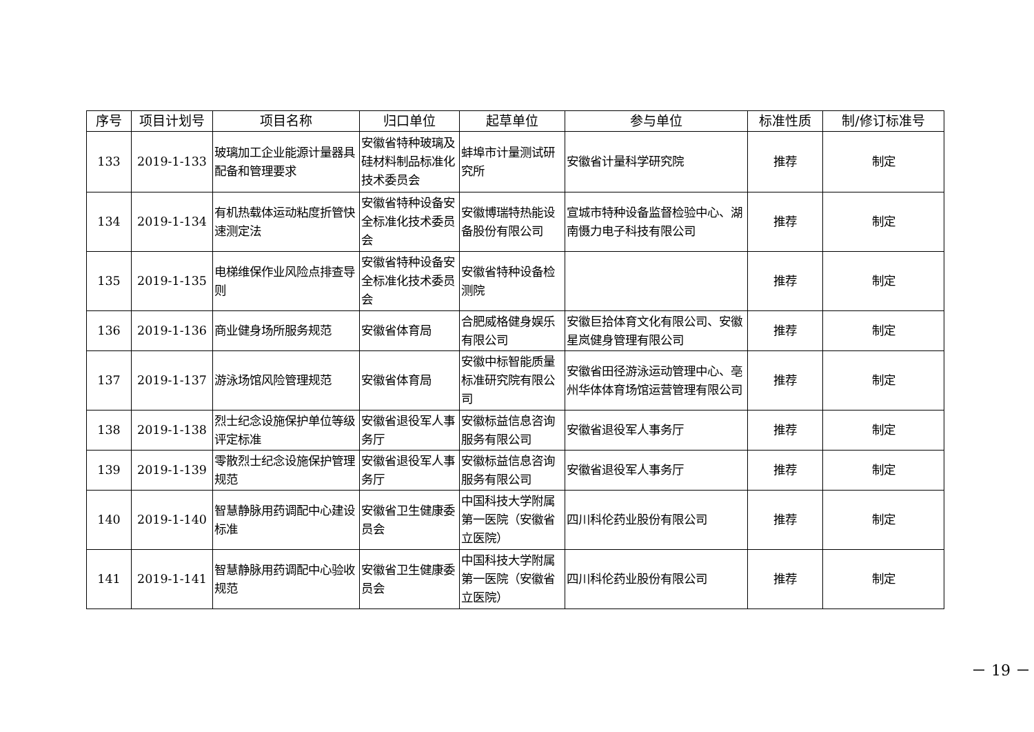| 序号 | 项目计划号 | 项目名称 | 归口单位 | 起草单位 | 参与单位 | 标准性质 | 制/修订标准号 |
| --- | --- | --- | --- | --- | --- | --- | --- |
| 133 | 2019-1-133 | 玻璃加工企业能源计量器具配备和管理要求 | 安徽省特种玻璃及硅材料制品标准化技术委员会 | 蚌埠市计量测试研究所 | 安徽省计量科学研究院 | 推荐 | 制定 |
| 134 | 2019-1-134 | 有机热载体运动粘度折管快速测定法 | 安徽省特种设备安全标准化技术委员会 | 安徽博瑞特热能设备股份有限公司 | 宣城市特种设备监督检验中心、湖南慑力电子科技有限公司 | 推荐 | 制定 |
| 135 | 2019-1-135 | 电梯维保作业风险点排查导则 | 安徽省特种设备安全标准化技术委员会 | 安徽省特种设备检测院 | | 推荐 | 制定 |
| 136 | 2019-1-136 | 商业健身场所服务规范 | 安徽省体育局 | 合肥威格健身娱乐有限公司 | 安徽巨拾体育文化有限公司、安徽星岚健身管理有限公司 | 推荐 | 制定 |
| 137 | 2019-1-137 | 游泳场馆风险管理规范 | 安徽省体育局 | 安徽中标智能质量标准研究院有限公司 | 安徽省田径游泳运动管理中心、亳州华体体育场馆运营管理有限公司 | 推荐 | 制定 |
| 138 | 2019-1-138 | 烈士纪念设施保护单位等级评定标准 | 安徽省退役军人事务厅 | 安徽标益信息咨询服务有限公司 | 安徽省退役军人事务厅 | 推荐 | 制定 |
| 139 | 2019-1-139 | 零散烈士纪念设施保护管理规范 | 安徽省退役军人事务厅 | 安徽标益信息咨询服务有限公司 | 安徽省退役军人事务厅 | 推荐 | 制定 |
| 140 | 2019-1-140 | 智慧静脉用药调配中心建设标准 | 安徽省卫生健康委员会 | 中国科技大学附属第一医院（安徽省立医院） | 四川科伦药业股份有限公司 | 推荐 | 制定 |
| 141 | 2019-1-141 | 智慧静脉用药调配中心验收规范 | 安徽省卫生健康委员会 | 中国科技大学附属第一医院（安徽省立医院） | 四川科伦药业股份有限公司 | 推荐 | 制定 |
－ 19 －